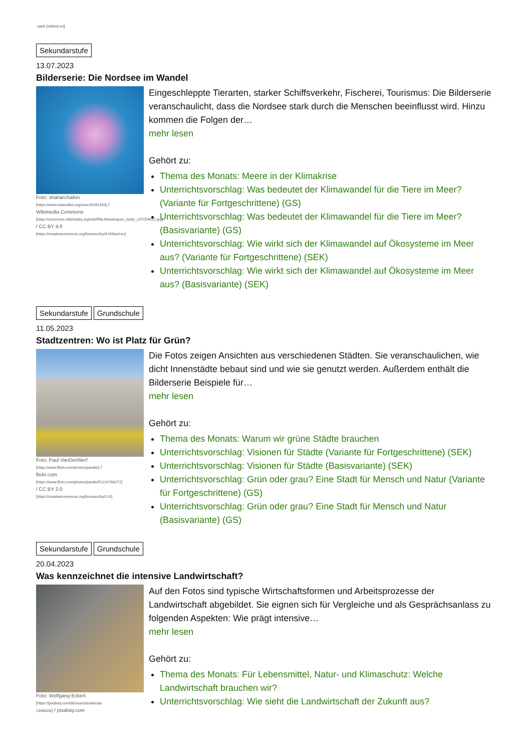-sa/4.0/deed.en]
Sekundarstufe
13.07.2023
Bilderserie: Die Nordsee im Wandel
Foto: shaharchaikin [https://www.inaturalist.org/users/6261343] / Wikimedia Commons [https://commons.wikimedia.org/wiki/File:Mnemiopsis_leidyi_247259012.jpg] / CC BY 4.0 [https://creativecommons.org/licenses/by/4.0/deed.en]
Eingeschleppte Tierarten, starker Schiffsverkehr, Fischerei, Tourismus: Die Bilderserie veranschaulicht, dass die Nordsee stark durch die Menschen beeinflusst wird. Hinzu kommen die Folgen der…
mehr lesen
Gehört zu:
Thema des Monats: Meere in der Klimakrise
Unterrichtsvorschlag: Was bedeutet der Klimawandel für die Tiere im Meer? (Variante für Fortgeschrittene) (GS)
Unterrichtsvorschlag: Was bedeutet der Klimawandel für die Tiere im Meer? (Basisvariante) (GS)
Unterrichtsvorschlag: Wie wirkt sich der Klimawandel auf Ökosysteme im Meer aus? (Variante für Fortgeschrittene) (SEK)
Unterrichtsvorschlag: Wie wirkt sich der Klimawandel auf Ökosysteme im Meer aus? (Basisvariante) (SEK)
Sekundarstufe Grundschule
11.05.2023
Stadtzentren: Wo ist Platz für Grün?
Foto: Paul VanDerWerf [https://www.flickr.com/photos/pavdw/] / flickr.com [https://www.flickr.com/photos/pavdw/51231768272] / CC BY 2.0 [https://creativecommons.org/licenses/by/2.0/]
Die Fotos zeigen Ansichten aus verschiedenen Städten. Sie veranschaulichen, wie dicht Innenstädte bebaut sind und wie sie genutzt werden. Außerdem enthält die Bilderserie Beispiele für…
mehr lesen
Gehört zu:
Thema des Monats: Warum wir grüne Städte brauchen
Unterrichtsvorschlag: Visionen für Städte (Variante für Fortgeschrittene) (SEK)
Unterrichtsvorschlag: Visionen für Städte (Basisvariante) (SEK)
Unterrichtsvorschlag: Grün oder grau? Eine Stadt für Mensch und Natur (Variante für Fortgeschrittene) (GS)
Unterrichtsvorschlag: Grün oder grau? Eine Stadt für Mensch und Natur (Basisvariante) (GS)
Sekundarstufe Grundschule
20.04.2023
Was kennzeichnet die intensive Landwirtschaft?
Foto: Wolfgang Eckert [https://pixabay.com/de/users/anaterate-2348028/] / pixabay.com
Auf den Fotos sind typische Wirtschaftsformen und Arbeitsprozesse der Landwirtschaft abgebildet. Sie eignen sich für Vergleiche und als Gesprächsanlass zu folgenden Aspekten: Wie prägt intensive…
mehr lesen
Gehört zu:
Thema des Monats: Für Lebensmittel, Natur- und Klimaschutz: Welche Landwirtschaft brauchen wir?
Unterrichtsvorschlag: Wie sieht die Landwirtschaft der Zukunft aus?